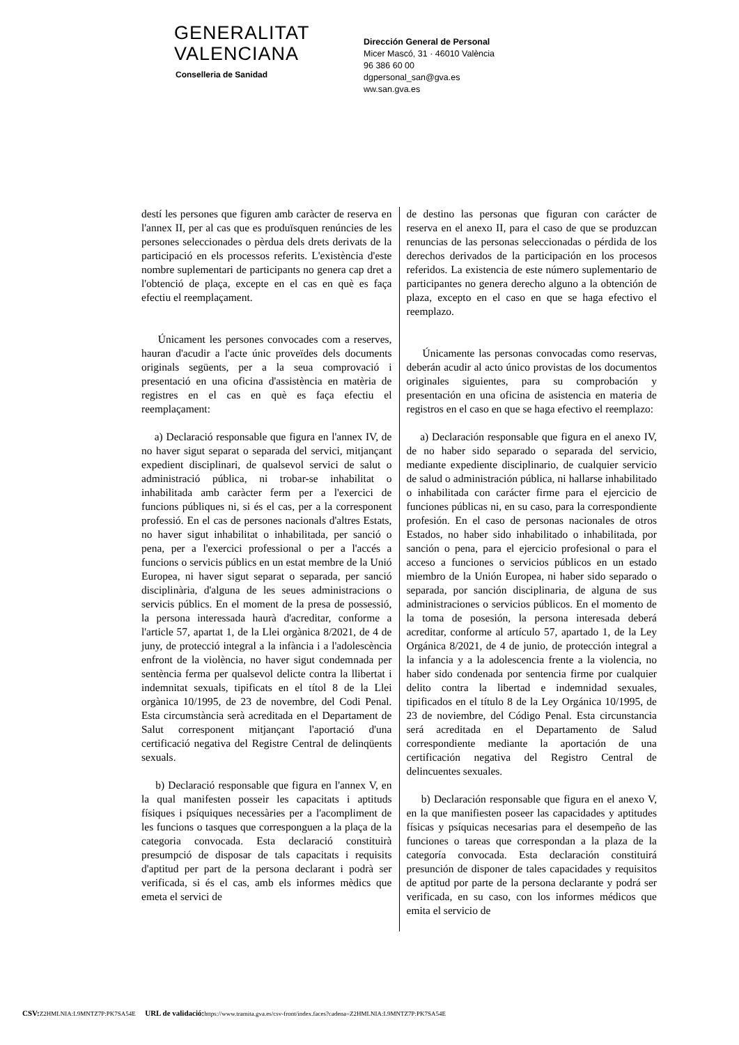GENERALITAT
VALENCIANA
Conselleria de Sanidad
Dirección General de Personal
Micer Mascó, 31 · 46010 València
96 386 60 00
dgpersonal_san@gva.es
ww.san.gva.es
destí les persones que figuren amb caràcter de reserva en l'annex II, per al cas que es produïsquen renúncies de les persones seleccionades o pèrdua dels drets derivats de la participació en els processos referits. L'existència d'este nombre suplementari de participants no genera cap dret a l'obtenció de plaça, excepte en el cas en què es faça efectiu el reemplaçament.
Únicament les persones convocades com a reserves, hauran d'acudir a l'acte únic proveïdes dels documents originals següents, per a la seua comprovació i presentació en una oficina d'assistència en matèria de registres en el cas en què es faça efectiu el reemplaçament:
a) Declaració responsable que figura en l'annex IV, de no haver sigut separat o separada del servici, mitjançant expedient disciplinari, de qualsevol servici de salut o administració pública, ni trobar-se inhabilitat o inhabilitada amb caràcter ferm per a l'exercici de funcions públiques ni, si és el cas, per a la corresponent professió. En el cas de persones nacionals d'altres Estats, no haver sigut inhabilitat o inhabilitada, per sanció o pena, per a l'exercici professional o per a l'accés a funcions o servicis públics en un estat membre de la Unió Europea, ni haver sigut separat o separada, per sanció disciplinària, d'alguna de les seues administracions o servicis públics. En el moment de la presa de possessió, la persona interessada haurà d'acreditar, conforme a l'article 57, apartat 1, de la Llei orgànica 8/2021, de 4 de juny, de protecció integral a la infància i a l'adolescència enfront de la violència, no haver sigut condemnada per sentència ferma per qualsevol delicte contra la llibertat i indemnitat sexuals, tipificats en el títol 8 de la Llei orgànica 10/1995, de 23 de novembre, del Codi Penal. Esta circumstància serà acreditada en el Departament de Salut corresponent mitjançant l'aportació d'una certificació negativa del Registre Central de delinqüents sexuals.
b) Declaració responsable que figura en l'annex V, en la qual manifesten posseir les capacitats i aptituds físiques i psíquiques necessàries per a l'acompliment de les funcions o tasques que corresponguen a la plaça de la categoria convocada. Esta declaració constituirà presumpció de disposar de tals capacitats i requisits d'aptitud per part de la persona declarant i podrà ser verificada, si és el cas, amb els informes mèdics que emeta el servici de
de destino las personas que figuran con carácter de reserva en el anexo II, para el caso de que se produzcan renuncias de las personas seleccionadas o pérdida de los derechos derivados de la participación en los procesos referidos. La existencia de este número suplementario de participantes no genera derecho alguno a la obtención de plaza, excepto en el caso en que se haga efectivo el reemplazo.
Únicamente las personas convocadas como reservas, deberán acudir al acto único provistas de los documentos originales siguientes, para su comprobación y presentación en una oficina de asistencia en materia de registros en el caso en que se haga efectivo el reemplazo:
a) Declaración responsable que figura en el anexo IV, de no haber sido separado o separada del servicio, mediante expediente disciplinario, de cualquier servicio de salud o administración pública, ni hallarse inhabilitado o inhabilitada con carácter firme para el ejercicio de funciones públicas ni, en su caso, para la correspondiente profesión. En el caso de personas nacionales de otros Estados, no haber sido inhabilitado o inhabilitada, por sanción o pena, para el ejercicio profesional o para el acceso a funciones o servicios públicos en un estado miembro de la Unión Europea, ni haber sido separado o separada, por sanción disciplinaria, de alguna de sus administraciones o servicios públicos. En el momento de la toma de posesión, la persona interesada deberá acreditar, conforme al artículo 57, apartado 1, de la Ley Orgánica 8/2021, de 4 de junio, de protección integral a la infancia y a la adolescencia frente a la violencia, no haber sido condenada por sentencia firme por cualquier delito contra la libertad e indemnidad sexuales, tipificados en el título 8 de la Ley Orgánica 10/1995, de 23 de noviembre, del Código Penal. Esta circunstancia será acreditada en el Departamento de Salud correspondiente mediante la aportación de una certificación negativa del Registro Central de delincuentes sexuales.
b) Declaración responsable que figura en el anexo V, en la que manifiesten poseer las capacidades y aptitudes físicas y psíquicas necesarias para el desempeño de las funciones o tareas que correspondan a la plaza de la categoría convocada. Esta declaración constituirá presunción de disponer de tales capacidades y requisitos de aptitud por parte de la persona declarante y podrá ser verificada, en su caso, con los informes médicos que emita el servicio de
CSV: Z2HMLNIA:L9MNTZ7P:PK7SA54E URL de validació: https://www.tramita.gva.es/csv-front/index.faces?cadena=Z2HMLNIA:L9MNTZ7P:PK7SA54E